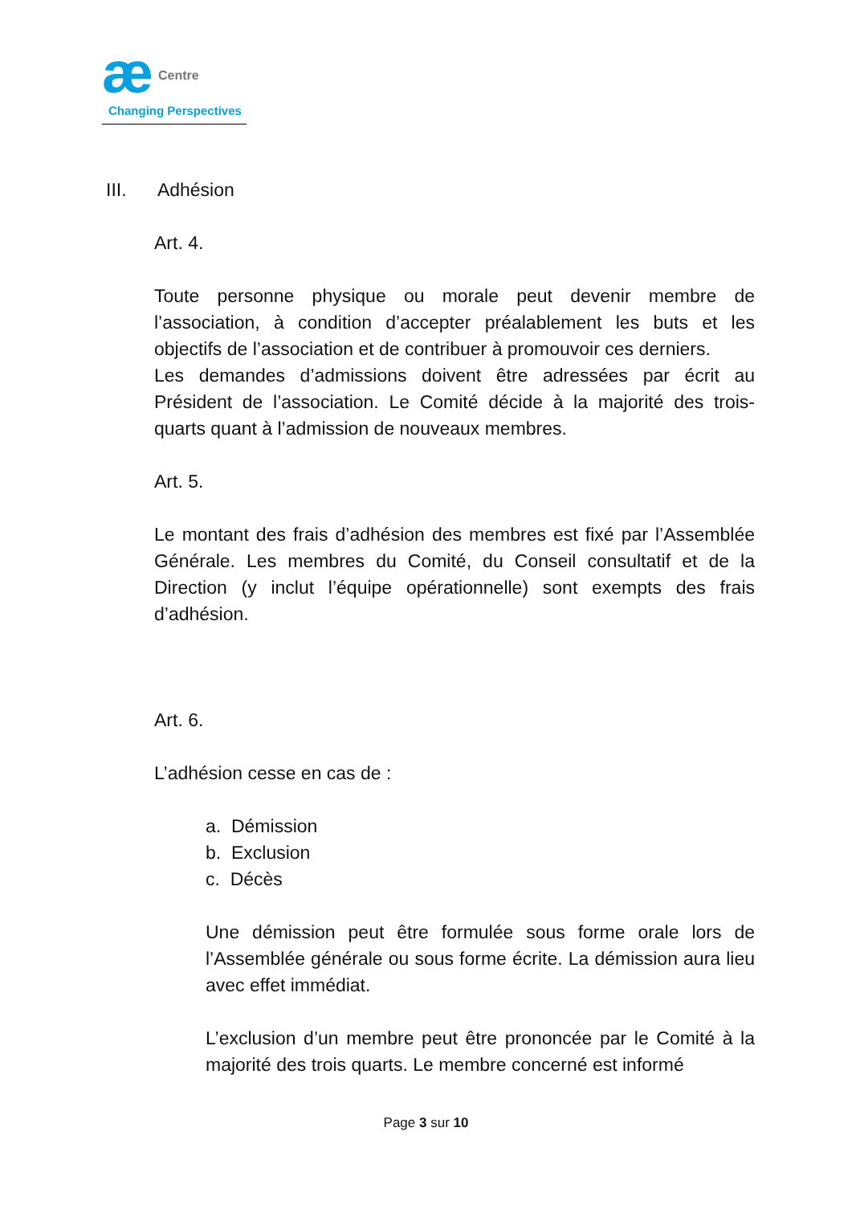æ Centre
Changing Perspectives
III. Adhésion
Art. 4.
Toute personne physique ou morale peut devenir membre de l’association, à condition d’accepter préalablement les buts et les objectifs de l’association et de contribuer à promouvoir ces derniers.
Les demandes d’admissions doivent être adressées par écrit au Président de l’association. Le Comité décide à la majorité des trois-quarts quant à l’admission de nouveaux membres.
Art. 5.
Le montant des frais d’adhésion des membres est fixé par l’Assemblée Générale. Les membres du Comité, du Conseil consultatif et de la Direction (y inclut l’équipe opérationnelle) sont exempts des frais d’adhésion.
Art. 6.
L’adhésion cesse en cas de :
a. Démission
b. Exclusion
c. Décès
Une démission peut être formulée sous forme orale lors de l’Assemblée générale ou sous forme écrite. La démission aura lieu avec effet immédiat.
L’exclusion d’un membre peut être prononcée par le Comité à la majorité des trois quarts. Le membre concerné est informé
Page 3 sur 10